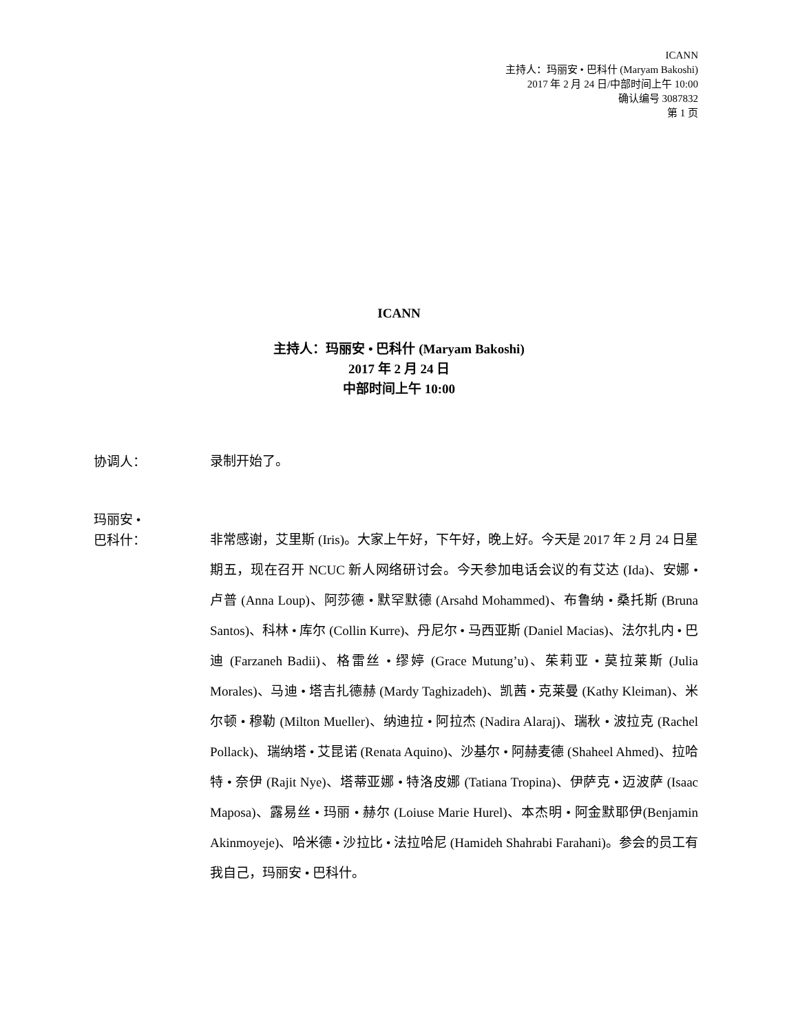ICANN
主持人：玛丽安 • 巴科什 (Maryam Bakoshi)
2017 年 2 月 24 日/中部时间上午 10:00
确认编号 3087832
第 1 页
ICANN
主持人：玛丽安 • 巴科什 (Maryam Bakoshi)
2017 年 2 月 24 日
中部时间上午 10:00
协调人：
录制开始了。
玛丽安 •
巴科什：
非常感谢，艾里斯 (Iris)。大家上午好，下午好，晚上好。今天是 2017 年 2 月 24 日星期五，现在召开 NCUC 新人网络研讨会。今天参加电话会议的有艾达 (Ida)、安娜 • 卢普 (Anna Loup)、阿莎德 • 默罕默德 (Arsahd Mohammed)、布鲁纳 • 桑托斯 (Bruna Santos)、科林 • 库尔 (Collin Kurre)、丹尼尔 • 马西亚斯 (Daniel Macias)、法尔扎内 • 巴迪 (Farzaneh Badii)、格雷丝 • 缪婷 (Grace Mutung’u)、茱莉亚 • 莫拉莱斯 (Julia Morales)、马迪 • 塔吉扎德赫 (Mardy Taghizadeh)、凯茜 • 克莱曼 (Kathy Kleiman)、米尔顿 • 穆勒 (Milton Mueller)、纳迪拉 • 阿拉杰 (Nadira Alaraj)、瑞秋 • 波拉克 (Rachel Pollack)、瑞纳塔 • 艾昆诺 (Renata Aquino)、沙基尔 • 阿赫麦德 (Shaheel Ahmed)、拉哈特 • 奈伊 (Rajit Nye)、塔蒂亚娜 • 特洛皮娜 (Tatiana Tropina)、伊萨克 • 迈波萨 (Isaac Maposa)、露易丝 • 玛丽 • 赫尔 (Loiuse Marie Hurel)、本杰明 • 阿金默耶伊(Benjamin Akinmoyeje)、哈米德 • 沙拉比 • 法拉哈尼 (Hamideh Shahrabi Farahani)。参会的员工有我自己，玛丽安 • 巴科什。